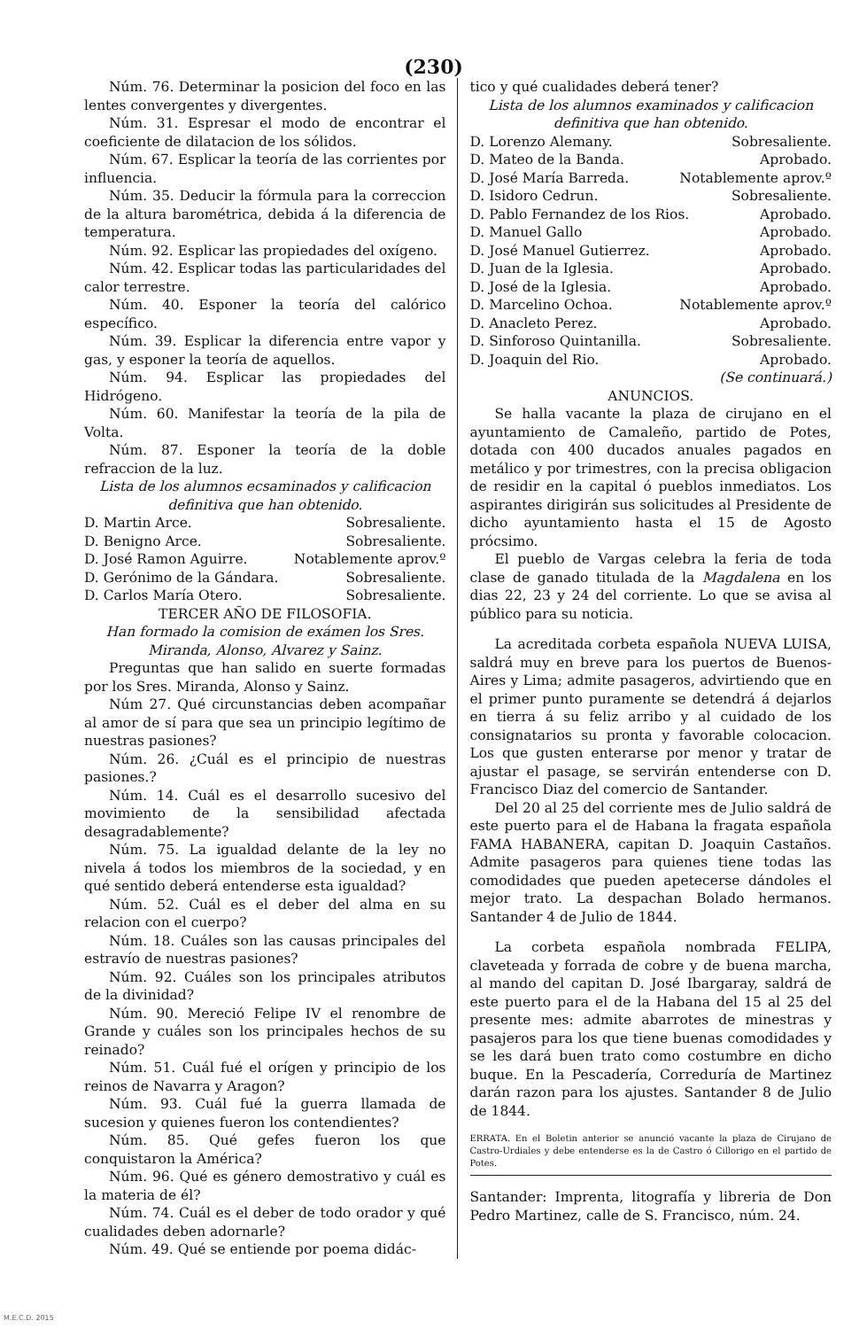(230)
Núm. 76. Determinar la posicion del foco en las lentes convergentes y divergentes.
Núm. 31. Espresar el modo de encontrar el coeficiente de dilatacion de los sólidos.
Núm. 67. Esplicar la teoría de las corrientes por influencia.
Núm. 35. Deducir la fórmula para la correccion de la altura barométrica, debida á la diferencia de temperatura.
Núm. 92. Esplicar las propiedades del oxígeno.
Núm. 42. Esplicar todas las particularidades del calor terrestre.
Núm. 40. Esponer la teoría del calórico específico.
Núm. 39. Esplicar la diferencia entre vapor y gas, y esponer la teoría de aquellos.
Núm. 94. Esplicar las propiedades del Hidrógeno.
Núm. 60. Manifestar la teoría de la pila de Volta.
Núm. 87. Esponer la teoría de la doble refraccion de la luz.
Lista de los alumnos ecsaminados y calificacion definitiva que han obtenido.
D. Martin Arce. Sobresaliente.
D. Benigno Arce. Sobresaliente.
D. José Ramon Aguirre. Notablemente aprov.º
D. Gerónimo de la Gándara. Sobresaliente.
D. Carlos María Otero. Sobresaliente.
TERCER AÑO DE FILOSOFIA.
Han formado la comision de exámen los Sres. Miranda, Alonso, Alvarez y Sainz.
Preguntas que han salido en suerte formadas por los Sres. Miranda, Alonso y Sainz.
Núm 27. Qué circunstancias deben acompañar al amor de sí para que sea un principio legítimo de nuestras pasiones?
Núm. 26. ¿Cuál es el principio de nuestras pasiones.?
Núm. 14. Cuál es el desarrollo sucesivo del movimiento de la sensibilidad afectada desagradablemente?
Núm. 75. La igualdad delante de la ley no nivela á todos los miembros de la sociedad, y en qué sentido deberá entenderse esta igualdad?
Núm. 52. Cuál es el deber del alma en su relacion con el cuerpo?
Núm. 18. Cuáles son las causas principales del estravío de nuestras pasiones?
Núm. 92. Cuáles son los principales atributos de la divinidad?
Núm. 90. Mereció Felipe IV el renombre de Grande y cuáles son los principales hechos de su reinado?
Núm. 51. Cuál fué el orígen y principio de los reinos de Navarra y Aragon?
Núm. 93. Cuál fué la guerra llamada de sucesion y quienes fueron los contendientes?
Núm. 85. Qué gefes fueron los que conquistaron la América?
Núm. 96. Qué es género demostrativo y cuál es la materia de él?
Núm. 74. Cuál es el deber de todo orador y qué cualidades deben adornarle?
Núm. 49. Qué se entiende por poema didác-
tico y qué cualidades deberá tener?
Lista de los alumnos examinados y calificacion definitiva que han obtenido.
D. Lorenzo Alemany. Sobresaliente.
D. Mateo de la Banda. Aprobado.
D. José María Barreda. Notablemente aprov.º
D. Isidoro Cedrun. Sobresaliente.
D. Pablo Fernandez de los Rios. Aprobado.
D. Manuel Gallo Aprobado.
D. José Manuel Gutierrez. Aprobado.
D. Juan de la Iglesia. Aprobado.
D. José de la Iglesia. Aprobado.
D. Marcelino Ochoa. Notablemente aprov.º
D. Anacleto Perez. Aprobado.
D. Sinforoso Quintanilla. Sobresaliente.
D. Joaquin del Rio. Aprobado.
(Se continuará.)
ANUNCIOS.
Se halla vacante la plaza de cirujano en el ayuntamiento de Camaleño, partido de Potes, dotada con 400 ducados anuales pagados en metálico y por trimestres, con la precisa obligacion de residir en la capital ó pueblos inmediatos. Los aspirantes dirigirán sus solicitudes al Presidente de dicho ayuntamiento hasta el 15 de Agosto prócsimo.
El pueblo de Vargas celebra la feria de toda clase de ganado titulada de la Magdalena en los dias 22, 23 y 24 del corriente. Lo que se avisa al público para su noticia.
La acreditada corbeta española NUEVA LUISA, saldrá muy en breve para los puertos de Buenos-Aires y Lima; admite pasageros, advirtiendo que en el primer punto puramente se detendrá á dejarlos en tierra á su feliz arribo y al cuidado de los consignatarios su pronta y favorable colocacion. Los que gusten enterarse por menor y tratar de ajustar el pasage, se servirán entenderse con D. Francisco Diaz del comercio de Santander.
Del 20 al 25 del corriente mes de Julio saldrá de este puerto para el de Habana la fragata española FAMA HABANERA, capitan D. Joaquin Castaños. Admite pasageros para quienes tiene todas las comodidades que pueden apetecerse dándoles el mejor trato. La despachan Bolado hermanos. Santander 4 de Julio de 1844.
La corbeta española nombrada FELIPA, claveteada y forrada de cobre y de buena marcha, al mando del capitan D. José Ibargaray, saldrá de este puerto para el de la Habana del 15 al 25 del presente mes: admite abarrotes de minestras y pasajeros para los que tiene buenas comodidades y se les dará buen trato como costumbre en dicho buque. En la Pescadería, Correduría de Martinez darán razon para los ajustes. Santander 8 de Julio de 1844.
ERRATA. En el Boletin anterior se anunció vacante la plaza de Cirujano de Castro-Urdiales y debe entenderse es la de Castro ó Cillorigo en el partido de Potes.
Santander: Imprenta, litografía y libreria de Don Pedro Martinez, calle de S. Francisco, núm. 24.
M.E.C.D. 2015